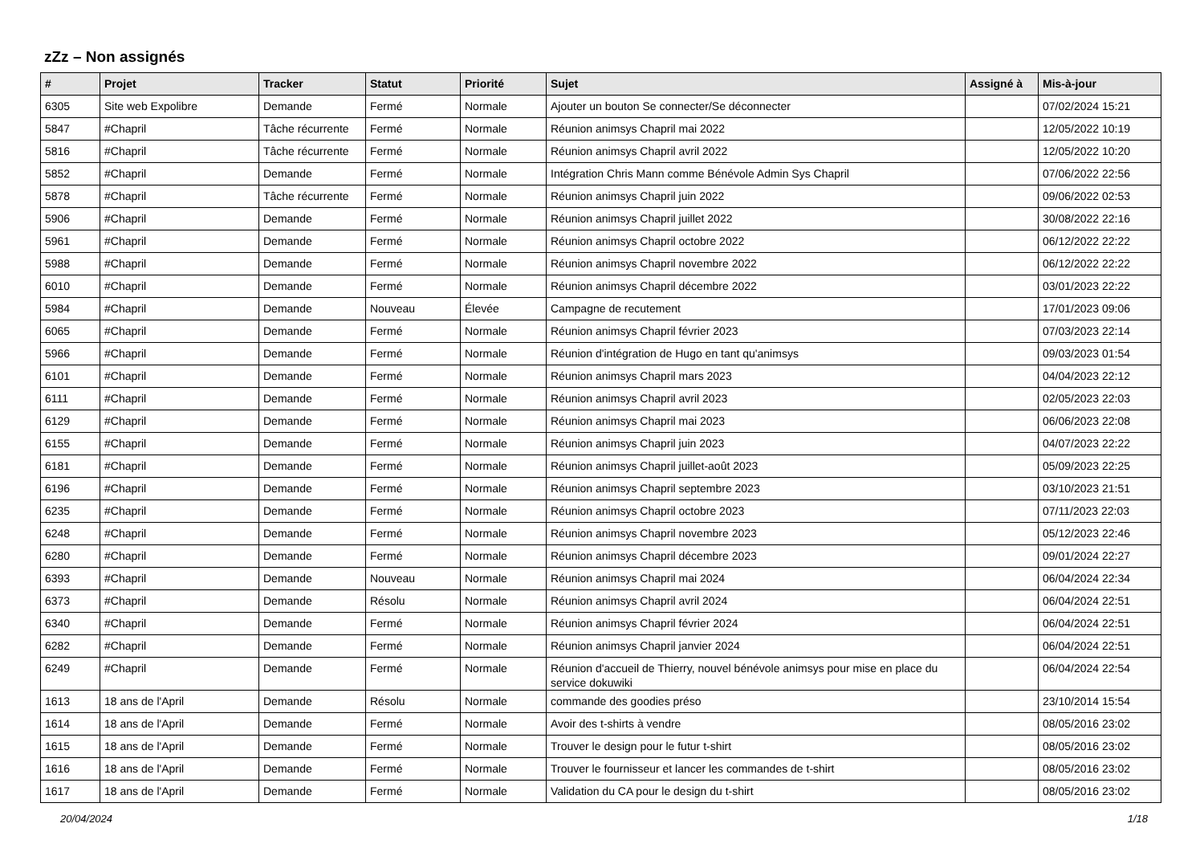zZz – Non assignés
| # | Projet | Tracker | Statut | Priorité | Sujet | Assigné à | Mis-à-jour |
| --- | --- | --- | --- | --- | --- | --- | --- |
| 6305 | Site web Expolibre | Demande | Fermé | Normale | Ajouter un bouton Se connecter/Se déconnecter | | 07/02/2024 15:21 |
| 5847 | #Chapril | Tâche récurrente | Fermé | Normale | Réunion animsys Chapril mai 2022 | | 12/05/2022 10:19 |
| 5816 | #Chapril | Tâche récurrente | Fermé | Normale | Réunion animsys Chapril avril 2022 | | 12/05/2022 10:20 |
| 5852 | #Chapril | Demande | Fermé | Normale | Intégration Chris Mann comme Bénévole Admin Sys Chapril | | 07/06/2022 22:56 |
| 5878 | #Chapril | Tâche récurrente | Fermé | Normale | Réunion animsys Chapril juin 2022 | | 09/06/2022 02:53 |
| 5906 | #Chapril | Demande | Fermé | Normale | Réunion animsys Chapril juillet 2022 | | 30/08/2022 22:16 |
| 5961 | #Chapril | Demande | Fermé | Normale | Réunion animsys Chapril octobre 2022 | | 06/12/2022 22:22 |
| 5988 | #Chapril | Demande | Fermé | Normale | Réunion animsys Chapril novembre 2022 | | 06/12/2022 22:22 |
| 6010 | #Chapril | Demande | Fermé | Normale | Réunion animsys Chapril décembre 2022 | | 03/01/2023 22:22 |
| 5984 | #Chapril | Demande | Nouveau | Élevée | Campagne de recutement | | 17/01/2023 09:06 |
| 6065 | #Chapril | Demande | Fermé | Normale | Réunion animsys Chapril février 2023 | | 07/03/2023 22:14 |
| 5966 | #Chapril | Demande | Fermé | Normale | Réunion d'intégration de Hugo en tant qu'animsys | | 09/03/2023 01:54 |
| 6101 | #Chapril | Demande | Fermé | Normale | Réunion animsys Chapril mars 2023 | | 04/04/2023 22:12 |
| 6111 | #Chapril | Demande | Fermé | Normale | Réunion animsys Chapril avril 2023 | | 02/05/2023 22:03 |
| 6129 | #Chapril | Demande | Fermé | Normale | Réunion animsys Chapril mai 2023 | | 06/06/2023 22:08 |
| 6155 | #Chapril | Demande | Fermé | Normale | Réunion animsys Chapril juin 2023 | | 04/07/2023 22:22 |
| 6181 | #Chapril | Demande | Fermé | Normale | Réunion animsys Chapril juillet-août 2023 | | 05/09/2023 22:25 |
| 6196 | #Chapril | Demande | Fermé | Normale | Réunion animsys Chapril septembre 2023 | | 03/10/2023 21:51 |
| 6235 | #Chapril | Demande | Fermé | Normale | Réunion animsys Chapril octobre 2023 | | 07/11/2023 22:03 |
| 6248 | #Chapril | Demande | Fermé | Normale | Réunion animsys Chapril novembre 2023 | | 05/12/2023 22:46 |
| 6280 | #Chapril | Demande | Fermé | Normale | Réunion animsys Chapril décembre 2023 | | 09/01/2024 22:27 |
| 6393 | #Chapril | Demande | Nouveau | Normale | Réunion animsys Chapril mai 2024 | | 06/04/2024 22:34 |
| 6373 | #Chapril | Demande | Résolu | Normale | Réunion animsys Chapril avril 2024 | | 06/04/2024 22:51 |
| 6340 | #Chapril | Demande | Fermé | Normale | Réunion animsys Chapril février 2024 | | 06/04/2024 22:51 |
| 6282 | #Chapril | Demande | Fermé | Normale | Réunion animsys Chapril janvier 2024 | | 06/04/2024 22:51 |
| 6249 | #Chapril | Demande | Fermé | Normale | Réunion d'accueil de Thierry, nouvel bénévole animsys pour mise en place du service dokuwiki | | 06/04/2024 22:54 |
| 1613 | 18 ans de l'April | Demande | Résolu | Normale | commande des goodies préso | | 23/10/2014 15:54 |
| 1614 | 18 ans de l'April | Demande | Fermé | Normale | Avoir des t-shirts à vendre | | 08/05/2016 23:02 |
| 1615 | 18 ans de l'April | Demande | Fermé | Normale | Trouver le design pour le futur t-shirt | | 08/05/2016 23:02 |
| 1616 | 18 ans de l'April | Demande | Fermé | Normale | Trouver le fournisseur et lancer les commandes de t-shirt | | 08/05/2016 23:02 |
| 1617 | 18 ans de l'April | Demande | Fermé | Normale | Validation du CA pour le design du t-shirt | | 08/05/2016 23:02 |
20/04/2024 1/18